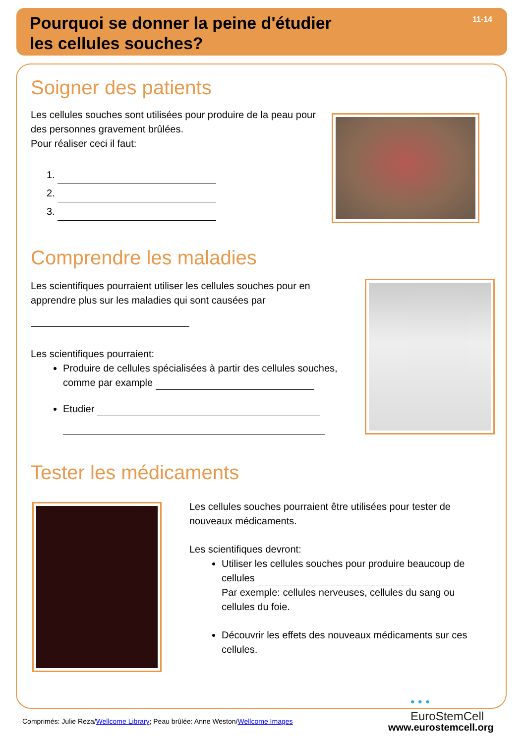Pourquoi se donner la peine d'étudier
les cellules souches?
11-14
Soigner des patients
Les cellules souches sont utilisées pour produire de la peau pour des personnes gravement brûlées.
Pour réaliser ceci il faut:
1.
2.
3.
Comprendre les maladies
Les scientifiques pourraient utiliser les cellules souches pour en apprendre plus sur les maladies qui sont causées par
Les scientifiques pourraient:
Produire de cellules spécialisées à partir des cellules souches, comme par example
Etudier
Tester les médicaments
Les cellules souches pourraient être utilisées pour tester de nouveaux médicaments.
Les scientifiques devront:
Utiliser les cellules souches pour produire beaucoup de cellules
Par exemple: cellules nerveuses, cellules du sang ou cellules du foie.
Découvrir les effets des nouveaux médicaments sur ces cellules.
• • •
EuroStemCell
Comprimés: Julie Reza/Wellcome Library; Peau brûlée: Anne Weston/Wellcome Images
www.eurostemcell.org